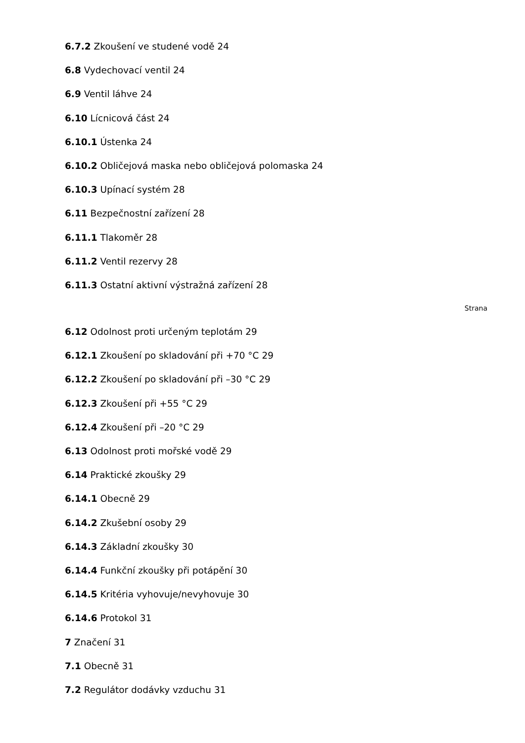6.7.2 Zkoušení ve studené vodě 24
6.8 Vydechovací ventil 24
6.9 Ventil láhve 24
6.10 Lícnicová část 24
6.10.1 Ústenka 24
6.10.2 Obličejová maska nebo obličejová polomaska 24
6.10.3 Upínací systém 28
6.11 Bezpečnostní zařízení 28
6.11.1 Tlakoměr 28
6.11.2 Ventil rezervy 28
6.11.3 Ostatní aktivní výstražná zařízení 28
Strana
6.12 Odolnost proti určeným teplotám 29
6.12.1 Zkoušení po skladování při +70 °C 29
6.12.2 Zkoušení po skladování při –30 °C 29
6.12.3 Zkoušení při +55 °C 29
6.12.4 Zkoušení při –20 °C 29
6.13 Odolnost proti mořské vodě 29
6.14 Praktické zkoušky 29
6.14.1 Obecně 29
6.14.2 Zkušební osoby 29
6.14.3 Základní zkoušky 30
6.14.4 Funkční zkoušky při potápění 30
6.14.5 Kritéria vyhovuje/nevyhovuje 30
6.14.6 Protokol 31
7 Značení 31
7.1 Obecně 31
7.2 Regulátor dodávky vzduchu 31